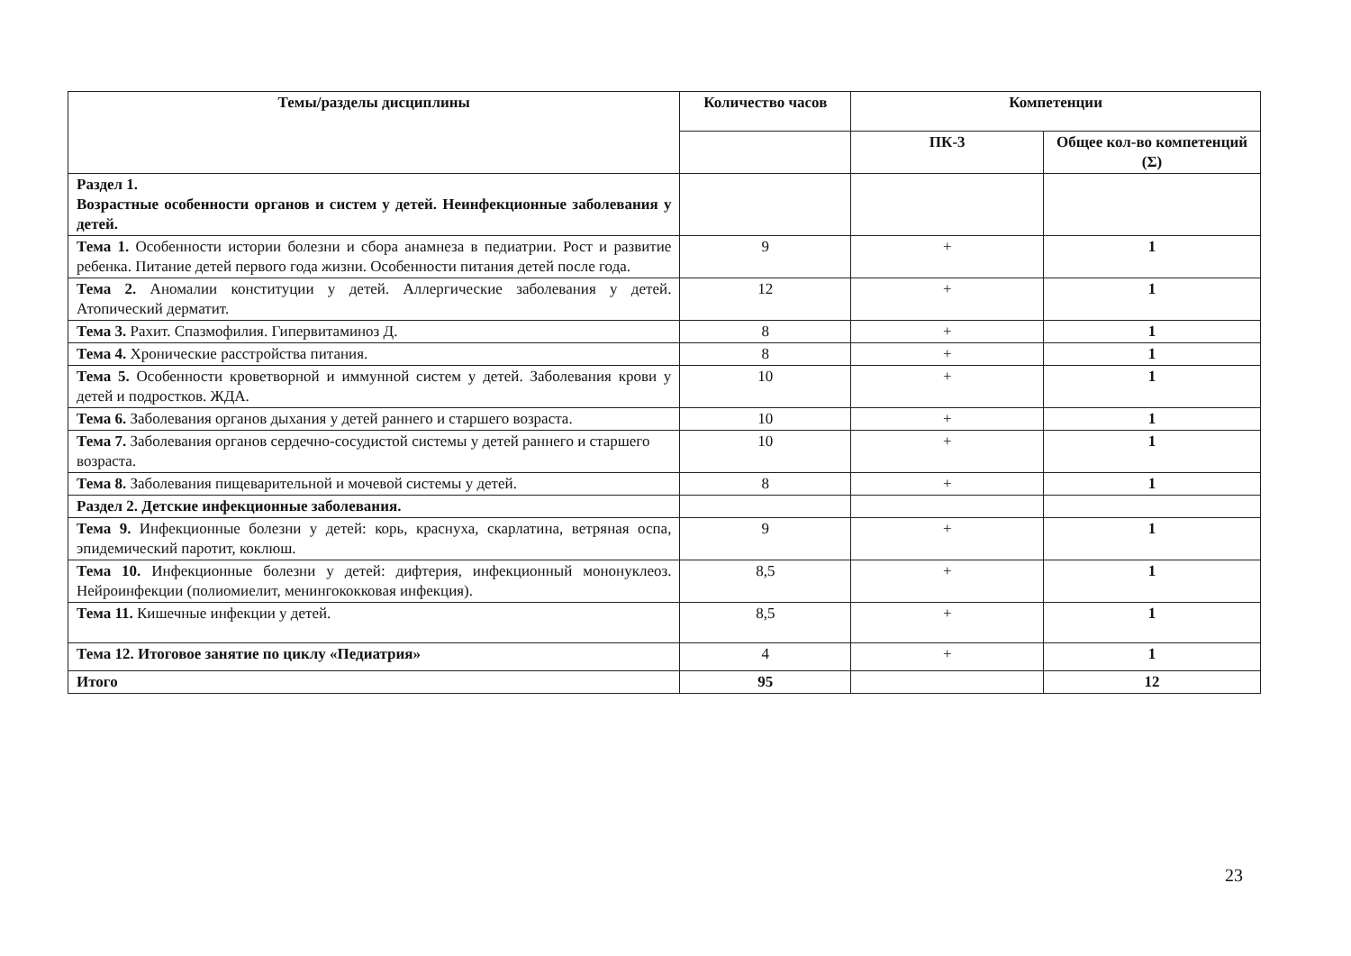| Темы/разделы дисциплины | Количество часов | Компетенции | |
| --- | --- | --- | --- |
| | | ПК-3 | Общее кол-во компетенций (Σ) |
| Раздел 1. Возрастные особенности органов и систем у детей. Неинфекционные заболевания у детей. | | | |
| Тема 1. Особенности истории болезни и сбора анамнеза в педиатрии. Рост и развитие ребенка. Питание детей первого года жизни. Особенности питания детей после года. | 9 | + | 1 |
| Тема 2. Аномалии конституции у детей. Аллергические заболевания у детей. Атопический дерматит. | 12 | + | 1 |
| Тема 3. Рахит. Спазмофилия. Гипервитаминоз Д. | 8 | + | 1 |
| Тема 4. Хронические расстройства питания. | 8 | + | 1 |
| Тема 5. Особенности кроветворной и иммунной систем у детей. Заболевания крови у детей и подростков. ЖДА. | 10 | + | 1 |
| Тема 6. Заболевания органов дыхания у детей раннего и старшего возраста. | 10 | + | 1 |
| Тема 7. Заболевания органов сердечно-сосудистой системы у детей раннего и старшего возраста. | 10 | + | 1 |
| Тема 8. Заболевания пищеварительной и мочевой системы у детей. | 8 | + | 1 |
| Раздел 2. Детские инфекционные заболевания. | | | |
| Тема 9. Инфекционные болезни у детей: корь, краснуха, скарлатина, ветряная оспа, эпидемический паротит, коклюш. | 9 | + | 1 |
| Тема 10. Инфекционные болезни у детей: дифтерия, инфекционный мононуклеоз. Нейроинфекции (полиомиелит, менингококковая инфекция). | 8,5 | + | 1 |
| Тема 11. Кишечные инфекции у детей. | 8,5 | + | 1 |
| Тема 12. Итоговое занятие по циклу «Педиатрия» | 4 | + | 1 |
| Итого | 95 | | 12 |
23